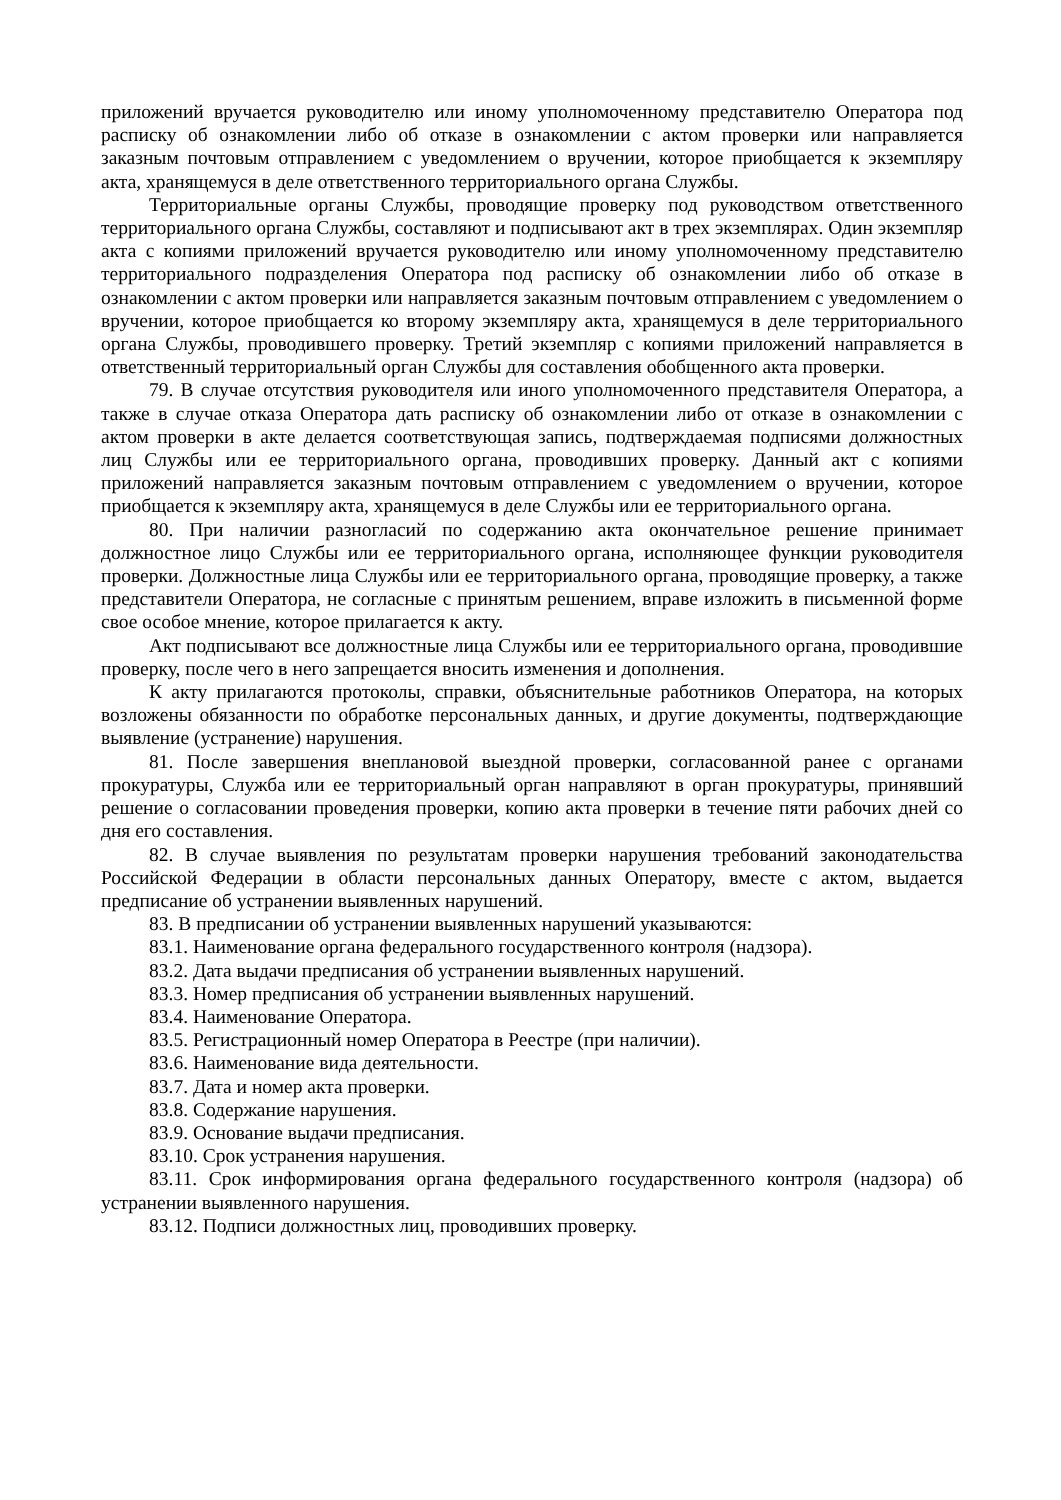приложений вручается руководителю или иному уполномоченному представителю Оператора под расписку об ознакомлении либо об отказе в ознакомлении с актом проверки или направляется заказным почтовым отправлением с уведомлением о вручении, которое приобщается к экземпляру акта, хранящемуся в деле ответственного территориального органа Службы.
Территориальные органы Службы, проводящие проверку под руководством ответственного территориального органа Службы, составляют и подписывают акт в трех экземплярах. Один экземпляр акта с копиями приложений вручается руководителю или иному уполномоченному представителю территориального подразделения Оператора под расписку об ознакомлении либо об отказе в ознакомлении с актом проверки или направляется заказным почтовым отправлением с уведомлением о вручении, которое приобщается ко второму экземпляру акта, хранящемуся в деле территориального органа Службы, проводившего проверку. Третий экземпляр с копиями приложений направляется в ответственный территориальный орган Службы для составления обобщенного акта проверки.
79. В случае отсутствия руководителя или иного уполномоченного представителя Оператора, а также в случае отказа Оператора дать расписку об ознакомлении либо от отказе в ознакомлении с актом проверки в акте делается соответствующая запись, подтверждаемая подписями должностных лиц Службы или ее территориального органа, проводивших проверку. Данный акт с копиями приложений направляется заказным почтовым отправлением с уведомлением о вручении, которое приобщается к экземпляру акта, хранящемуся в деле Службы или ее территориального органа.
80. При наличии разногласий по содержанию акта окончательное решение принимает должностное лицо Службы или ее территориального органа, исполняющее функции руководителя проверки. Должностные лица Службы или ее территориального органа, проводящие проверку, а также представители Оператора, не согласные с принятым решением, вправе изложить в письменной форме свое особое мнение, которое прилагается к акту.
Акт подписывают все должностные лица Службы или ее территориального органа, проводившие проверку, после чего в него запрещается вносить изменения и дополнения.
К акту прилагаются протоколы, справки, объяснительные работников Оператора, на которых возложены обязанности по обработке персональных данных, и другие документы, подтверждающие выявление (устранение) нарушения.
81. После завершения внеплановой выездной проверки, согласованной ранее с органами прокуратуры, Служба или ее территориальный орган направляют в орган прокуратуры, принявший решение о согласовании проведения проверки, копию акта проверки в течение пяти рабочих дней со дня его составления.
82. В случае выявления по результатам проверки нарушения требований законодательства Российской Федерации в области персональных данных Оператору, вместе с актом, выдается предписание об устранении выявленных нарушений.
83. В предписании об устранении выявленных нарушений указываются:
83.1. Наименование органа федерального государственного контроля (надзора).
83.2. Дата выдачи предписания об устранении выявленных нарушений.
83.3. Номер предписания об устранении выявленных нарушений.
83.4. Наименование Оператора.
83.5. Регистрационный номер Оператора в Реестре (при наличии).
83.6. Наименование вида деятельности.
83.7. Дата и номер акта проверки.
83.8. Содержание нарушения.
83.9. Основание выдачи предписания.
83.10. Срок устранения нарушения.
83.11. Срок информирования органа федерального государственного контроля (надзора) об устранении выявленного нарушения.
83.12. Подписи должностных лиц, проводивших проверку.